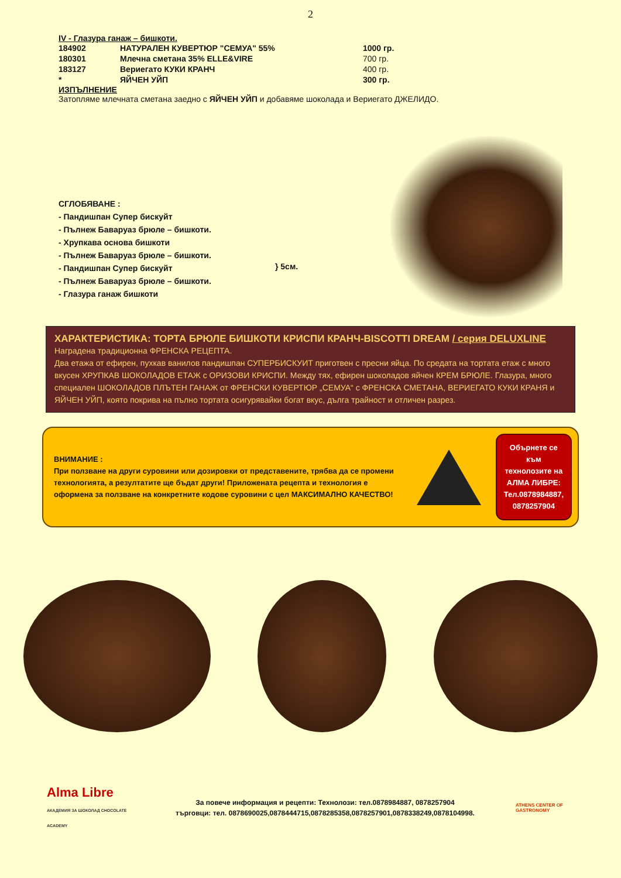2
IV - Глазура ганаж – бишкоти.
| 184902 | НАТУРАЛЕН КУВЕРТЮР "СЕМУА" 55% | 1000 гр. |
| 180301 | Млечна сметана 35% ELLE&VIRE | 700 гр. |
| 183127 | Вериегато КУКИ КРАНЧ | 400 гр. |
| * | ЯЙЧЕН УЙП | 300 гр. |
ИЗПЪЛНЕНИЕ
Затопляме млечната сметана заедно с ЯЙЧЕН УЙП и добавяме шоколада и Вериегато ДЖЕЛИДО.
СГЛОБЯВАНЕ :
- Пандишпан Супер бискуйт
- Пълнеж Бавaруаз брюле – бишкоти.
- Хрупкава основа бишкоти
- Пълнеж Бавaруаз брюле – бишкоти.
- Пандишпан Супер бискуйт
- Пълнеж Бавaруаз брюле – бишкоти.
- Глазура ганаж бишкоти
} 5см.
ХАРАКТЕРИСТИКА: ТОРТА БРЮЛЕ БИШКОТИ КРИСПИ КРАНЧ-BISCOTTI DREAM / серия DELUXLINE
Наградена традиционна ФРЕНСКА РЕЦЕПТА.
Два етажа от ефирен, пухкав ванилов пандишпан СУПЕРБИСКУИТ приготвен с пресни яйца. По средата на тортата етаж с много вкусен ХРУПКАВ ШОКОЛАДОВ ЕТАЖ с ОРИЗОВИ КРИСПИ. Между тях, ефирен шоколадов яйчен КРЕМ БРЮЛЕ. Глазура, много специален ШОКОЛАДОВ ПЛЪТЕН ГАНАЖ от ФРЕНСКИ КУВЕРТЮР „СЕМУА“ с ФРЕНСКА СМЕТАНА, ВЕРИЕГАТО КУКИ КРАНЯ и ЯЙЧЕН УЙП, която покрива на пълно тортата осигурявайки богат вкус, дълга трайност и отличен разрез.
ВНИМАНИЕ :
При ползване на други суровини или дозировки от представените, трябва да се промени технологията, а резултатите ще бъдат други! Приложената рецепта и технология е оформена за ползване на конкретните кодове суровини с цел МАКСИМАЛНО КАЧЕСТВО!
Обърнете се към технолозите на АЛМА ЛИБРЕ: Тел.0878984887, 0878257904
Alma Libre
АКАДЕМИЯ ЗА ШОКОЛАД CHOCOLATE ACADEMY
За повече информация и рецепти: Технолози: тел.0878984887, 0878257904
търговци: тел. 0878690025,0878444715,0878285358,0878257901,0878338249,0878104998.
ATHENS CENTER OF GASTRONOMY